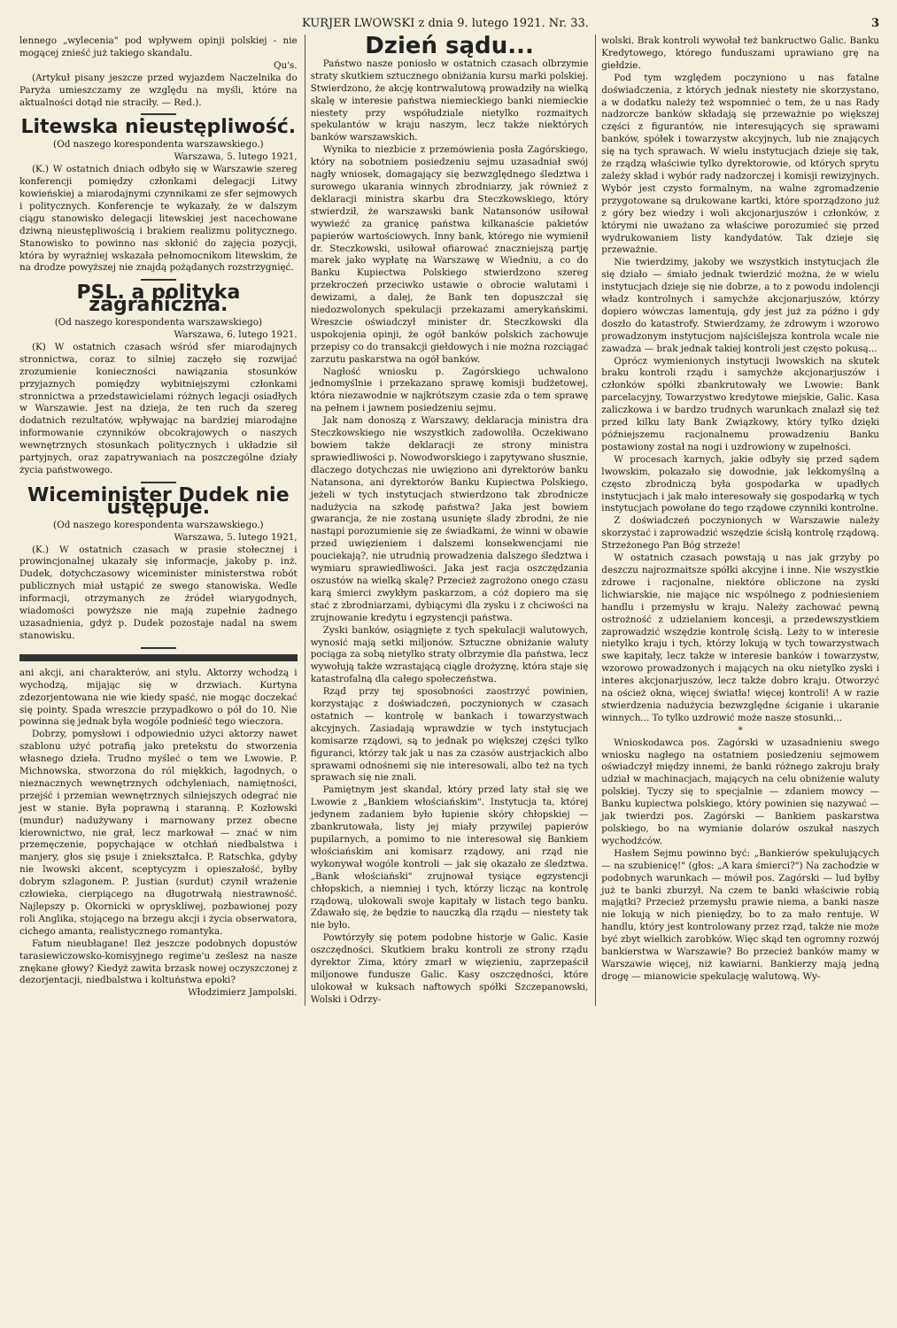KURJER LWOWSKI z dnia 9. lutego 1921. Nr. 33. 3
lennego „wylecenia" pod wpływem opinji polskiej - nie mogącej znieść już takiego skandalu.
Qu's.
(Artykuł pisany jeszcze przed wyjazdem Naczelnika do Paryża umieszczamy ze względu na myśli, które na aktualności dotąd nie straciły. — Red.).
Litewska nieustępliwość.
(Od naszego korespondenta warszawskiego.)
Warszawa, 5. lutego 1921,
(K.) W ostatnich dniach odbyło się w Warszawie szereg konferencji pomiędzy członkami delegacji Litwy kowieńskiej a miarodajnymi czynnikami ze sfer sejmowych i politycznych. Konferencje te wykazały, że w dalszym ciągu stanowisko delegacji litewskiej jest nacechowane dziwną nieustępliwością i brakiem realizmu politycznego. Stanowisko to powinno nas skłonić do zajęcia pozycji, która by wyraźniej wskazała pełnomocnikom litewskim, że na drodze powyższej nie znajdą pożądanych rozstrzygnięć.
PSL. a polityka zagraniczna.
(Od naszego korespondenta warszawskiego)
Warszawa, 6. lutego 1921.
(K) W ostatnich czasach wśród sfer miarodajnych stronnictwa, coraz to silniej zaczęło się rozwijać zrozumienie konieczności nawiązania stosunków przyjaznych pomiędzy wybitniejszymi członkami stronnictwa a przedstawicielami różnych legacji osiadłych w Warszawie. Jest na dzieja, że ten ruch da szereg dodatnich rezultatów, wpływając na bardziej miarodajne informowanie czynników obcokrajowych o naszych wewnętrznych stosunkach politycznych i układzie sił partyjnych, oraz zapatrywaniach na poszczególne działy życia państwowego.
Wiceminister Dudek nie ustępuje.
(Od naszego korespondenta warszawskiego.)
Warszawa, 5. lutego 1921,
(K.) W ostatnich czasach w prasie stołecznej i prowincjonalnej ukazały się informacje, jakoby p. inż. Dudek, dotychczasowy wiceminister ministerstwa robót publicznych miał ustąpić ze swego stanowiska. Wedle informacji, otrzymanych ze źródeł wiarygodnych, wiadomości powyższe nie mają zupełnie żadnego uzasadnienia, gdyż p. Dudek pozostaje nadal na swem stanowisku.
ani akcji, ani charakterów, ani stylu. Aktorzy wchodzą i wychodzą, mijając się w drzwiach. Kurtyna zdezorjentowana nie wie kiedy spaść, nie mogąc doczekać się pointy. Spada wreszcie przypadkowo o pół do 10. Nie powinna się jednak była wogóle podnieść tego wieczora.
Dobrzy, pomysłowi i odpowiednio użyci aktorzy nawet szablonu użyć potrafią jako pretekstu do stworzenia własnego dzieła. Trudno myśleć o tem we Lwowie. P. Michnowska, stworzona do ról miękkich, łagodnych, o nieznacznych wewnętrznych odchyleniach, namiętności, przejść i przemian wewnętrznych silniejszych odegrać nie jest w stanie. Była poprawną i staranną. P. Kozłowski (mundur) nadużywany i marnowany przez obecne kierownictwo, nie grał, lecz markował — znać w nim przemęczenie, popychające w otchłań niedbalstwa i manjery, głos się psuje i zniekształca. P. Ratschka, gdyby nie lwowski akcent, sceptycyzm i opieszałość, byłby dobrym szlagonem. P. Justian (surdut) czynił wrażenie człowieka, cierpiącego na długotrwałą niestrawność. Najlepszy p. Okornicki w oprysklíwej, pozbawionej pozy roli Anglika, stojącego na brzegu akcji i życia obserwatora, cichego amanta, realistycznego romantyka.
Fatum nieubłagane! Ileż jeszcze podobnych dopustów tarasiewiczowsko-komisyjnego regime'u ześlesz na nasze znękane głowy? Kiedyż zawita brzask nowej oczyszczonej z dezorjentacji, niedbalstwa i koltuństwa epoki?
Włodzimierz Jampolski.
Dzień sądu...
Państwo nasze poniosło w ostatnich czasach olbrzymie straty skutkiem sztucznego obniżania kursu marki polskiej. Stwierdzono, że akcję kontrwalutową prowadziły na wielką skalę w interesie państwa niemieckiego banki niemieckie niestety przy współudziale nietylko rozmaitych spekulantów w kraju naszym, lecz także niektórych banków warszawskich.
Wynika to niezbicie z przemówienia posła Zagórskiego, który na sobotniem posiedzeniu sejmu uzasadniał swój nagły wniosek, domagający się bezwzględnego śledztwa i surowego ukarania winnych zbrodniarzy, jak również z deklaracji ministra skarbu dra Steczkowskiego, który stwierdził, że warszawski bank Natansonów usiłował wywieźć za granicę państwa kilkanaście pakietów papierów wartościowych. Inny bank, którego nie wymienił dr. Steczkowski, usiłował ofiarować znaczniejszą partję marek jako wypłatę na Warszawę w Wiedniu, a co do Banku Kupiectwa Polskiego stwierdzono szereg przekroczeń przeciwko ustawie o obrocie walutami i dewizami, a dalej, że Bank ten dopuszczał się niedozwolonych spekulacji przekazami amerykańskimi. Wreszcie oświadczył minister dr. Steczkowski dla uspokojenia opinji, że ogół banków polskich zachowuje przepisy co do transakcji giełdowych i nie można rozciągać zarzutu paskarstwa na ogół banków.
Nagłość wniosku p. Zagórskiego uchwalono jednomyślnie i przekazano sprawę komisji budżetowej, która niezawodnie w najkrótszym czasie zda o tem sprawę na pełnem i jawnem posiedzeniu sejmu.
Jak nam donoszą z Warszawy, deklaracja ministra dra Steczkowskiego nie wszystkich zadowoliła. Oczekiwano bowiem także deklaracji ze strony ministra sprawiedliwości p. Nowodworskiego i zapytywano słusznie, dlaczego dotychczas nie uwięziono ani dyrektorów banku Natansona, ani dyrektorów Banku Kupiectwa Polskiego, jeżeli w tych instytucjach stwierdzono tak zbrodnicze nadużycia na szkodę państwa? Jaka jest bowiem gwarancja, że nie zostaną usunięte ślady zbrodni, że nie nastąpi porozumienie się ze świadkami, że winni w obawie przed uwięzieniem i dalszemi konsekwencjami nie pouciekają?, nie utrudnią prowadzenia dalszego śledztwa i wymiaru sprawiedliwości. Jaka jest racja oszczędzania oszustów na wielką skalę? Przecież zagrożono onego czasu karą śmierci zwykłym paskarzom, a cóż dopiero ma się stać z zbrodniarzami, dybiącymi dla zysku i z chciwości na zrujnowanie kredytu i egzystencji państwa.
Zyski banków, osiągnięte z tych spekulacji walutowych, wynosić mają setki miljonów. Sztuczne obniżanie waluty pociąga za sobą nietylko straty olbrzymie dla państwa, lecz wywołują także wzrastającą ciągle drożyznę, która staje się katastrofalną dla całego społeczeństwa.
Rząd przy tej sposobności zaostrzyć powinien, korzystając z doświadczeń, poczynionych w czasach ostatnich — kontrolę w bankach i towarzystwach akcyjnych. Zasiadają wprawdzie w tych instytucjach komisarze rządowi, są to jednak po większej części tylko figuranci, którzy tak jak u nas za czasów austrjackich albo sprawami odnośnemi się nie interesowali, albo też na tych sprawach się nie znali.
Pamiętnym jest skandal, który przed laty stał się we Lwowie z „Bankiem włościańskim". Instytucja ta, której jedynem zadaniem było łupienie skóry chłopskiej — zbankrutowała, listy jej miały przywilej papierów pupilarnych, a pomimo to nie interesował się Bankiem włościańskim ani komisarz rządowy, ani rząd nie wykonywał wogóle kontroli — jak się okazało ze śledztwa. „Bank włościański" zrujnował tysiące egzystencji chłopskich, a niemniej i tych, którzy licząc na kontrolę rządową, ulokowali swoje kapitały w listach tego banku. Zdawało się, że będzie to nauczką dla rządu — niestety tak nie było.
Powtórzyły się potem podobne historje w Galic. Kasie oszczędności. Skutkiem braku kontroli ze strony rządu dyrektor Zima, który zmarł w więzieniu, zaprzepaścił miljonowe fundusze Galic. Kasy oszczędności, które ulokował w kuksach naftowych spółki Szczepanowski, Wolski i Odrzy-
wolski. Brak kontroli wywołał też bankructwo Galic. Banku Kredytowego, którego funduszami uprawiano grę na giełdzie.
Pod tym względem poczyniono u nas fatalne doświadczenia, z których jednak niestety nie skorzystano, a w dodatku należy też wspomnieć o tem, że u nas Rady nadzorcze banków składają się przeważnie po większej części z figurantów, nie interesujących się sprawami banków, spółek i towarzystw akcyjnych, lub nie znających się na tych sprawach. W wielu instytucjach dzieje się tak, że rządzą właściwie tylko dyrektorowie, od których sprytu zależy skład i wybór rady nadzorczej i komisji rewizyjnych. Wybór jest czysto formalnym, na walne zgromadzenie przygotowane są drukowane kartki, które sporządzono już z góry bez wiedzy i woli akcjonarjuszów i członków, z którymi nie uważano za właściwe porozumieć się przed wydrukowaniem listy kandydatów. Tak dzieje się przeważnie.
Nie twierdzimy, jakoby we wszystkich instytucjach źle się działo — śmiało jednak twierdzić można, że w wielu instytucjach dzieje się nie dobrze, a to z powodu indolencji władz kontrolnych i samychże akcjonarjuszów, którzy dopiero wówczas lamentują, gdy jest już za późno i gdy doszło do katastrofy. Stwierdzamy, że zdrowym i wzorowo prowadzonym instytucjom najściślejsza kontrola wcale nie zawadza — brak jednak takiej kontroli jest często pokusą...
Oprócz wymienionych instytucji lwowskich na skutek braku kontroli rządu i samychże akcjonarjuszów i członków spółki zbankrutowały we Lwowie: Bank parcelacyjny, Towarzystwo kredytowe miejskie, Galic. Kasa zaliczkowa i w bardzo trudnych warunkach znalazł się też przed kilku laty Bank Związkowy, który tylko dzięki późniejszemu racjonalnemu prowadzeniu Banku postawiony został na nogi i uzdrowiony w zupełności.
W procesach karnych, jakie odbyły się przed sądem lwowskim, pokazało się dowodnie, jak lekkomyślną a często zbrodniczą była gospodarka w upadłych instytucjach i jak mało interesowały się gospodarką w tych instytucjach powołane do tego rządowe czynniki kontrolne.
Z doświadczeń poczynionych w Warszawie należy skorzystać i zaprowadzić wszędzie ścisłą kontrolę rządową. Strzeżonego Pan Bóg strzeże!
W ostatnich czasach powstają u nas jak grzyby po deszczu najrozmaitsze spółki akcyjne i inne. Nie wszystkie zdrowe i racjonalne, niektóre obliczone na zyski lichwiarskie, nie mające nic wspólnego z podniesieniem handlu i przemysłu w kraju. Należy zachować pewną ostrożność z udzielaniem koncesji, a przedewszystkiem zaprowadzić wszędzie kontrolę ścisłą. Leży to w interesie nietylko kraju i tych, którzy lokują w tych towarzystwach swe kapitały, lecz także w interesie banków i towarzystw, wzorowo prowadzonych i mających na oku nietylko zyski i interes akcjonarjuszów, lecz także dobro kraju. Otworzyć na oścież okna, więcej światła! więcej kontroli! A w razie stwierdzenia nadużycia bezwzględne ściganie i ukaranie winnych... To tylko uzdrowić może nasze stosunki...
*
Wnioskodawca pos. Zagórski w uzasadnieniu swego wniosku nagłego na ostatniem posiedzeniu sejmowem oświadczył między innemi, że banki różnego zakroju brały udział w machinacjach, mających na celu obniżenie waluty polskiej. Tyczy się to specjalnie — zdaniem mowcy — Banku kupiectwa polskiego, który powinien się nazywać — jak twierdzi pos. Zagórski — Bankiem paskarstwa polskiego, bo na wymianie dolarów oszukał naszych wychodźców.
Hasłem Sejmu powinno być: „Bankierów spekulujących — na szubienicę!" (głos: „A kara śmierci?") Na zachodzie w podobnych warunkach — mówił pos. Zagórski — lud byłby już te banki zburzył. Na czem te banki właściwie robią majątki? Przecież przemysłu prawie niema, a banki nasze nie lokują w nich pieniędzy, bo to za mało rentuje. W handlu, który jest kontrolowany przez rząd, także nie może być zbyt wielkich zarobków. Więc skąd ten ogromny rozwój bankierstwa w Warszawie? Bo przecież banków mamy w Warszawie więcej, niż kawiarni. Bankierzy mają jedną drogę — mianowicie spekulację walutową. Wy-